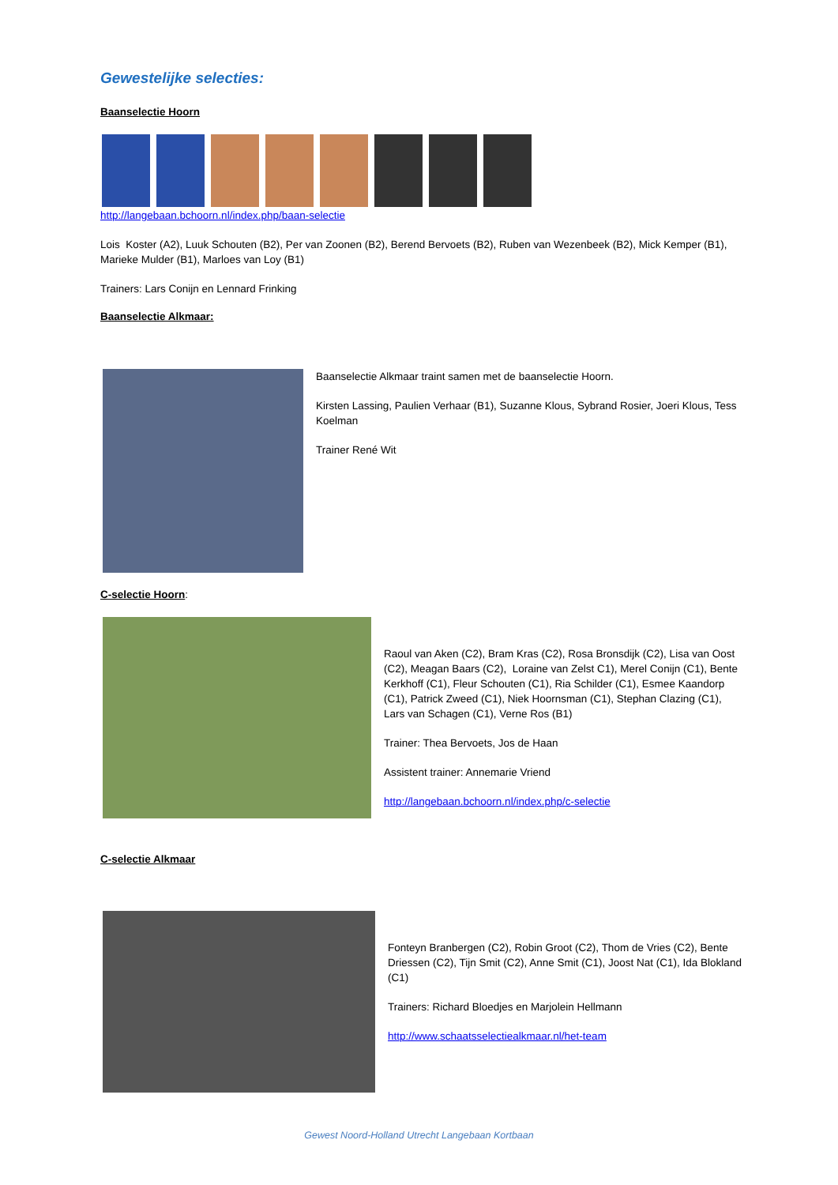Gewestelijke selecties:
Baanselectie Hoorn
http://langebaan.bchoorn.nl/index.php/baan-selectie
Lois Koster (A2), Luuk Schouten (B2), Per van Zoonen (B2), Berend Bervoets (B2), Ruben van Wezenbeek (B2), Mick Kemper (B1), Marieke Mulder (B1), Marloes van Loy (B1)
Trainers: Lars Conijn en Lennard Frinking
Baanselectie Alkmaar:
Baanselectie Alkmaar traint samen met de baanselectie Hoorn.
Kirsten Lassing, Paulien Verhaar (B1), Suzanne Klous, Sybrand Rosier, Joeri Klous, Tess Koelman
Trainer René Wit
C-selectie Hoorn
:
Raoul van Aken (C2), Bram Kras (C2), Rosa Bronsdijk (C2), Lisa van Oost (C2), Meagan Baars (C2), Loraine van Zelst C1), Merel Conijn (C1), Bente Kerkhoff (C1), Fleur Schouten (C1), Ria Schilder (C1), Esmee Kaandorp (C1), Patrick Zweed (C1), Niek Hoornsman (C1), Stephan Clazing (C1), Lars van Schagen (C1), Verne Ros (B1)
Trainer: Thea Bervoets, Jos de Haan
Assistent trainer: Annemarie Vriend
http://langebaan.bchoorn.nl/index.php/c-selectie
C-selectie Alkmaar
Fonteyn Branbergen (C2), Robin Groot (C2), Thom de Vries (C2), Bente Driessen (C2), Tijn Smit (C2), Anne Smit (C1), Joost Nat (C1), Ida Blokland (C1)
Trainers: Richard Bloedjes en Marjolein Hellmann
http://www.schaatsselectiealkmaar.nl/het-team
Gewest Noord-Holland Utrecht Langebaan Kortbaan